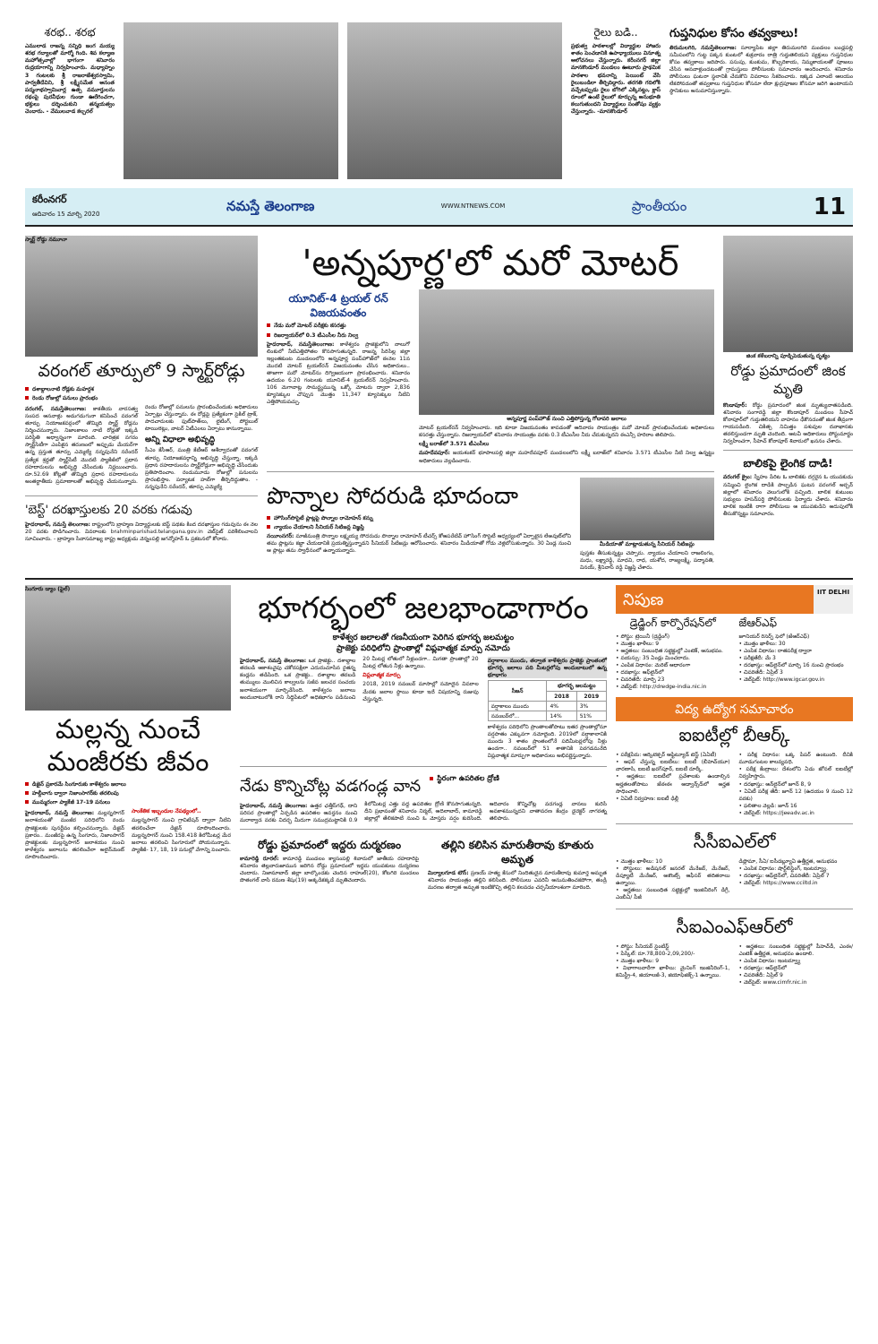శరభ.. శరభ
ఎములాడ రాజన్న సన్నిధి జంగ మయ్య శరభ గద్యాలతో మార్మో గింది. శివ కల్యాణ మహోత్సవాల్లో భాగంగా శనివారం రుద్రయాగాన్ని నిర్వహించారు. మధ్యాహ్నం 3 గంటలకు శ్రీ రాజరాజేశ్వరస్వామి, పార్వతీదేవిని, శ్రీ లక్ష్మీసమేత అనంత పద్మనాభస్వామివార్ల ఉత్స వమూర్తులను రథంపై పురవీధుల గుండా ఊరేగించగా, భక్తులు దర్శించుకుని తన్మయత్వం చెందారు. - వేములవాడ కల్చరల్
రైలు బడి..
ప్రభుత్వ పాఠశాలల్లో విద్యార్థుల హాజరు శాతం పెంచడానికి ఉపాధ్యాయులు వినూత్న ఆలోచనలు చేస్తున్నారు. కరీంనగర్ జిల్లా మానకొండూర్ మండలం ఊటూరు ప్రాథమిక పాఠశాల భవనాన్ని పెయింట్ వేసి రైలుబండిలా తీర్చిదిద్దారు. తరగతి గదిలోకి వచ్చేటప్పుడు రైలు బోగిలో ఎక్కినట్టు, క్లాస్ రూంలో ఉంటే రైలులో కూర్చున్న అనుభూతి కలుగుతుందని విద్యార్థులు సంతోషం వ్యక్తం చేస్తున్నారు. -మానకొండూర్
గుప్తనిధుల కోసం తవ్వకాలు!
తిరుమలగిరి, నమస్తేతెలంగాణ: సూర్యాపేట జిల్లా తిరుమలగిరి మండలం బండ్లపల్లి సమీపంలోని గుట్ట పక్కన కుంటలో శుక్రవారం రాత్రి గుర్తుతెలియని వ్యక్తులు గుప్తనిధుల కోసం తవ్వకాలు జరిపారు. పసుపు, కుంకుమ, కొబ్బరికాయ, నిమ్మకాయలతో పూజలు చేసిన ఆనవాళ్లుండటంతో గ్రామస్తులు పోలీసులకు సమాచారం అందించారు. శనివారం పోలీసులు ఘటనా స్థలానికి చేరుకొని వివరాలు సేకరించారు. ఇక్కడ ఎలాంటి ఆలయం లేకపోవడంతో తవ్వకాలు గుప్తనిధుల కోసమా లేదా క్షుద్రపూజల కోసమా జరిగి ఉంటాయని స్థానికులు అనుమానిస్తున్నారు.
కరీంనగర్
ఆదివారం 15 మార్చి 2020 నమస్తే తెలంగాణ WWW.NTNEWS.COM ప్రాంతీయం 11
స్మార్ట్ రోడ్డు నమూనా
వరంగల్ తూర్పులో 9 స్మార్ట్‌రోడ్లు
దశాబ్దాలనాటి రోడ్లకు మహర్దశ
రెండు రోజుల్లో పనులు ప్రారంభం
వరంగల్, నమస్తేతెలంగాణ: కాకతీయ వారసత్వ సంపద ఆనవాళ్లు అడుగడుగునా కనిపించే వరంగల్ తూర్పు నియోజకవర్గంలో తొమ్మిది స్మార్ట్ రోడ్లను నిర్మించనున్నారు. నిజాంకాలం నాటి రోడ్లతో ఇక్కడి పరిస్థితి అధ్వాన్నంగా మారింది. చారిత్రక నగరం స్మార్ట్‌సిటీగా ఎంపికైన తరుణంలో అప్పుడు మేయర్‌గా ఉన్న ప్రస్తుత తూర్పు ఎమ్మెల్యే నన్నపునేని నరేందర్ ప్రత్యేక శ్రద్ధతో స్మార్ట్‌సిటీ మొదటి ప్యాకేజీలో ప్రధాన రహదారులను అభివృద్ధి చేసేందుకు నిర్ణయించారు. రూ.52.69 కోట్లతో తొమ్మిది ప్రధాన రహదారులను అంతర్జాతీయ ప్రమాణాలతో అభివృద్ధి చేయనున్నారు. రెండు రోజుల్లో పనులను ప్రారంభించేందుకు అధికారులు ఏర్పాట్లు చేస్తున్నారు. ఈ రోడ్లపై ప్రత్యేకంగా సైకిల్ ట్రాక్, పాదచారులకు ఫుట్‌పాత్‌లు, లైటింగ్, పోర్టబుల్ టాయిలెట్లు, వాటర్ ఏటీఎంలు ఏర్పాటు కానున్నాయి.
అన్ని విధాలా అభివృద్ధి
సీఎం కేసీఆర్, మంత్రి కేటీఆర్ ఆశీర్వాదంతో వరంగల్ తూర్పు నియోజకవర్గాన్ని అభివృద్ధి చేస్తున్నా. ఇక్కడి ప్రధాన రహదారులను స్మార్ట్‌రోడ్లుగా అభివృద్ధి చేసేందుకు ప్రతిపాదించాం. రెండుమూడు రోజుల్లో పనులను ప్రారంభిస్తాం. పర్యాటక హబ్‌గా తీర్చిదిద్దుతాం. - నన్నపునేని నరేందర్, తూర్పు ఎమ్మెల్యే
'బెస్ట్' దరఖాస్తులకు 20 వరకు గడువు
హైదరాబాద్, నమస్తే తెలంగాణ: రాష్ట్రంలోని బ్రాహ్మణ విద్యార్థులకు బెస్ట్ పథకం కింద దరఖాస్తుల గడువును ఈ నెల 20 వరకు పొడిగించారు. వివరాలకు brahminparishad.telangana.gov.in వెబ్‌సైట్ పరిశీలించాలని సూచించారు. - బ్రాహ్మణ సేవాసమాఖ్య రాష్ట్ర అధ్యక్షుడు వెన్నంపల్లి జగన్మోహన్ ఓ ప్రకటనలో కోరారు.
'అన్నపూర్ణ'లో మరో మోటర్
యూనిట్-4 ట్రయల్ రన్
విజయవంతం
నేడు మరో మోటర్ పరీక్షకు కసరత్తు
రిజర్వాయర్‌లో 0.3 టీఎంసీల నీరు నిల్వ
హైదరాబాద్, నమస్తేతెలంగాణ: కాళేశ్వరం ప్రాజెక్టులోని నాలుగో లింకులో నీటిఎత్తిపోతల కొనసాగుతున్నది. రాజన్న సిరిసిల్ల జిల్లా ఇల్లంతకుంట మండలంలోని అన్నపూర్ణ పంప్‌హౌజ్‌లో ఈనెల 11న మొదటి మోటర్ ట్రయల్‌రన్ విజయవంతం చేసిన అధికారులు.. తాజాగా మరో మోటర్‌ను దిగ్విజయంగా ప్రారంభించారు. శనివారం ఉదయం 6.20 గంటలకు యూనిట్-4 ట్రయల్‌రన్ నిర్వహించారు. 106 మెగావాట్ల సామర్థ్యమున్న ఒక్కో మోటరు ద్వారా 2,836 క్యూసెక్కుల చొప్పున మొత్తం 11,347 క్యూసెక్కుల నీటిని ఎత్తిపోయవచ్చు.
అన్నపూర్ణ పంప్‌హౌజ్ నుంచి ఎత్తిపోస్తున్న గోదావరి జలాలు
మోటర్ ట్రయల్‌రన్ నిర్వహించారు. ఇది కూడా విజయవంతం కావడంతో ఆదివారం సాయంత్రం మరో మోటర్ ప్రారంభించేందుకు అధికారులు కసరత్తు చేస్తున్నారు. రిజర్వాయర్‌లో శనివారం సాయంత్రం వరకు 0.3 టీఎంసీల నీరు చేరుకున్నదని ఈఎన్సీ హరిరాం తెలిపారు.
లక్ష్మీ బరాజ్‌లో 3.571 టీఎంసీలు
మహదేవపూర్: జయశంకర్ భూపాలపల్లి జిల్లా మహదేవపూర్ మండలంలోని లక్ష్మీ బరాజ్‌లో శనివారం 3.571 టీఎంసీల నీటి నిల్వ ఉన్నట్టు అధికారులు వెల్లడించారు.
పొన్నాల సోదరుడి భూదందా
హౌసింగ్‌సొసైటీ ప్లాట్లపై పొన్నాల రామోహన్ కన్ను
న్యాయం చేయాలని సీనియర్ సిటిజన్ల విజ్ఞప్తి
నయీంనగర్: మాజీమంత్రి పొన్నాల లక్ష్మయ్య సోదరుడు పొన్నాల రామోహన్ టీచర్స్ కోఆపరేటివ్ హౌసింగ్ సొసైటీ ఆధ్వర్యంలో ఏర్పాటైన లేఅవుట్‌లోని తమ ప్లాట్లను కబ్జా చేయడానికి ప్రయత్నిస్తున్నాడని సీనియర్ సిటిజన్లు ఆరోపించారు. శనివారం మీడియాతో గోడు వెళ్లబోసుకున్నారు. 30 ఏండ్ల నుంచి ఆ ప్లాట్లు తమ స్వాధీనంలో ఉన్నాయన్నారు.
మీడియాతో మాట్లాడుతున్న సీనియర్ సిటిజన్లు
పుస్తకం తీసుకున్నట్టు చెప్పారు. న్యాయం చేయాలని రాజలింగం, మధు, లక్ష్మారెడ్డి, మాధవి, రాధ, యశోద, రాజ్యలక్ష్మి, పద్మావతి, వినయ్, శ్రీనివాస్ రెడ్డి విజ్ఞప్తి చేశారు.
జింక కళేబరాన్ని పూడ్చిపెడుతున్న దృశ్యం
రోడ్డు ప్రమాదంలో జింక మృతి
కొండాపూర్: రోడ్డు ప్రమాదంలో జింక మృత్యువాతపడింది. శనివారం సంగారెడ్డి జిల్లా కొండాపూర్ మండలం సీహెచ్ కోనాపూర్‌లో గుర్తుతెలియని వాహనం ఢీకొనడంతో జింక తీవ్రంగా గాయపడింది. చికిత్స నిమిత్తం పశువుల దవాఖానకు తరలిస్తుండగా మృతి చెందింది. అటవీ అధికారులు పోస్టుమార్టం నిర్వహించగా, సీహెచ్ కోనాపూర్ శివారులో ఖననం చేశారు.
బాలికపై లైంగిక దాడి!
వరంగల్ క్రైం: స్నేహం పేరిట ఓ బాలికకు దగ్గరైన ఓ యువకుడు నమ్మించి లైంగిక దాడికి పాల్పడిన ఘటన వరంగల్ అర్బన్ జిల్లాలో శనివారం వెలుగులోకి వచ్చింది. బాలిక కుటుంబ సభ్యులు హసన్‌పర్తి పోలీసులకు ఫిర్యాదు చేశారు. శనివారం బాలిక ఇంటికి రాగా పోలీసులు ఆ యువకుడిని అదుపులోకి తీసుకొన్నట్టు సమాచారం.
సింగూరు డ్యాం (ఫైల్)
మల్లన్న నుంచే
మంజీరకు జీవం
డిజైన్ ప్రకారమే సింగూరుకు కాళేశ్వరం జలాలు
హల్దీవాగు ద్వారా నిజాంసాగర్‌కు తరలింపు
ముమ్మరంగా ప్యాకేజీ 17-19 పనులు
హైదరాబాద్, నమస్తే తెలంగాణ: మల్లన్నసాగర్ జలాశయంతో మంజీర పరిధిలోని రెండు ప్రాజెక్టులకు పునర్జీవం కల్పించనున్నారు. డిజైన్ ప్రకారం.. మంజీరపై ఉన్న సింగూరు, నిజాంసాగర్ ప్రాజెక్టులకు మల్లన్నసాగర్ జలాశయం నుంచి కాళేశ్వరం జలాలను తరలించేలా అలైన్‌మెంట్ రూపొందించారు.
సాంకేతిక ఇబ్బందుల నేపథ్యంలో..
మల్లన్నసాగర్ నుంచి గ్రావిటేషన్ ద్వారా నీటిని తరలించేలా డిజైన్ రూపొందించారు. మల్లన్నసాగర్ నుంచి 158.418 కిలోమీటర్ల మేర జలాలు తరలించి సింగూరులో పోయనున్నారు. ప్యాకేజీ- 17, 18, 19 పనుల్లో వేగాన్ని పెంచారు.
భూగర్భంలో జలభాండాగారం
కాళేశ్వర జలాలతో గణనీయంగా పెరిగిన భూగర్భ జలమట్టం
ప్రాజెక్టు పరిధిలోని ప్రాంతాల్లో విప్లవాత్మక మార్పు నమోదు
హైదరాబాద్, నమస్తే తెలంగాణ: ఒక ప్రాజెక్టు.. దశాబ్దాల తరబడి ఆకాశంవైపు చకోరపక్షిలా ఎదురుచూసిన రైతన్న కండ్లను తడిపింది. ఒక ప్రాజెక్టు.. దశాబ్దాల తరబడి తుమ్ములు మొలిచిన కాల్వలను సజీవ జలచర సంచయ జలాశయంగా మార్చివేసింది. కాళేశ్వరం జలాలు అందుబాటులోకి రాని సిద్దిపేటలో అధికభాగం పడినుంచి 20 మీటర్ల లోతులో నీళ్లుండగా.. మిగతా ప్రాంతాల్లో 20 మీటర్ల లోతున నీళ్లు ఉన్నాయి.
విప్లవాత్మక మార్పు
2018, 2019 నవంబర్ మాసాల్లో నమోదైన వివరాల మేరకు జలాల స్థాయి కూడా ఇదే విషయాన్ని రుజువు చేస్తున్నది.
వర్షాకాలం ముందు, తర్వాత కాళేశ్వరం ప్రాజెక్టు ప్రాంతంలో భూగర్భ జలాలు పది మీటర్లలోపు అందుబాటులో ఉన్న భూభాగం
| సీజన్ | భూగర్భ జలమట్టం | |
| --- | --- | --- |
| | 2018 | 2019 |
| వర్షాకాలం ముందు | 4% | 3% |
| నవంబర్‌లో... | 14% | 51% |
కాళేశ్వరం పరిధిలోని ప్రాంతాలతోపాటు ఇతర ప్రాంతాల్లోనూ వర్షపాతం ఎక్కువగా నమోదైంది. 2019లో వర్షాకాలానికి ముందు 3 శాతం ప్రాంతంలోనే పదిమీటర్లలోపు నీళ్లు ఉండగా.. నవంబర్‌లో 51 శాతానికి పెరగడమనేది విప్లవాత్మక మార్పుగా అధికారులు అభివర్ణిస్తున్నారు.
నేడు కొన్నిచోట్ల వడగండ్ల వాన
స్థిరంగా ఉపరితల ద్రోణి
హైదరాబాద్, నమస్తే తెలంగాణ: ఉత్తర ఛత్తీస్‌గఢ్, దాని పరిసర ప్రాంతాల్లో ఏర్పడిన ఉపరితల ఆవర్తనం నుంచి మరాఠ్వాడ వరకు విదర్భ మీదుగా సముద్రమట్టానికి 0.9 కిలోమీటర్ల ఎత్తు వద్ద ఉపరితల ద్రోణి కొనసాగుతున్నది. దీని ప్రభావంతో శనివారం నిర్మల్, ఆదిలాబాద్, కామారెడ్డి జిల్లాల్లో తేలికపాటి నుంచి ఓ మోస్తరు వర్షం కురిసింది. ఆదివారం కొన్నిచోట్ల వడగండ్ల వానలు కురిసే అవకాశమున్నదని వాతావరణ కేంద్రం డైరెక్టర్ నాగరత్న తెలిపారు.
రోడ్డు ప్రమాదంలో ఇద్దరు దుర్మరణం
కామారెడ్డి రూరల్: కామారెడ్డి మండలం క్యాసంపల్లి శివారులో జాతీయ రహదారిపై శనివారం తెల్లవారుజామున జరిగిన రోడ్డు ప్రమాదంలో ఇద్దరు యువకులు దుర్మరణం చెందారు. నిజామాబాద్ జిల్లా బాల్కొండకు చెందిన రాహుల్(20), కోటగిరి మండలం పొతంగల్ వాసి రమణ శేషు(19) అక్కడికక్కడే మృతిచెందారు.
తల్లిని కలిసిన మారుతీరావు కూతురు అమృత
మిర్యాలగూడ టౌన్: ప్రణయ్ హత్య కేసులో నిందితుడైన మారుతీరావు కుమార్తె అమృత శనివారం సాయంత్రం తల్లిని కలిసింది. పోలీసులు ఎవరినీ అనుమతించకపోగా, తండ్రి మరణం తర్వాత అమృత ఇంటికొచ్చి తల్లిని కలవడం చర్చనీయాంశంగా మారింది.
నిపుణ
IIT DELHI
డ్రెడ్జింగ్ కార్పొరేషన్‌లో
• పోస్టు: ట్రెయినీ (డ్రెడ్జింగ్)
• మొత్తం ఖాళీలు: 9
• అర్హతలు: సంబంధిత సబ్జెక్టుల్లో ఎంటెక్, అనుభవం.
• వయస్సు: 35 ఏండ్లు మించరాదు.
• ఎంపిక విధానం: మెరిట్ ఆధారంగా
• దరఖాస్తు: ఆఫ్‌లైన్‌లో
• చివరితేదీ: మార్చి 23
• వెబ్‌సైట్: http://dredge-india.nic.in
జేఆర్‌ఎఫ్
జూనియర్ రిసెర్చ్ ఫెలో (జేఆర్‌ఎఫ్)
• మొత్తం ఖాళీలు: 30
• ఎంపిక విధానం: రాతపరీక్ష ద్వారా
• పరీక్షతేదీ: మే 3
• దరఖాస్తు: ఆఫ్‌లైన్‌లో మార్చి 16 నుంచి ప్రారంభం
• చివరితేదీ: ఏప్రిల్ 3
• వెబ్‌సైట్: http://www.igcar.gov.in
విద్య ఉద్యోగ సమాచారం
ఐఐటీల్లో బీఆర్క్
• పరీక్షపేరు: ఆర్కిటెక్చర్ ఆప్టిట్యూడ్ టెస్ట్ (ఏఏటీ)
• ఆఫర్ చేస్తున్న ఐఐటీలు: ఐఐటీ (బీహెచ్‌యూ) వారణాసి, ఐఐటీ ఖరగ్‌పూర్, ఐఐటీ రూర్కీ.
• అర్హతలు: ఐఐటీలో ప్రవేశాలకు ఉండాల్సిన అర్హతలతోపాటు జేఈఈ అడ్వాన్స్‌డ్‌లో అర్హత సాధించాలి.
• ఏఏటీ నిర్వహణ: ఐఐటీ ఢిల్లీ
• పరీక్ష విధానం: ఒక్క పేపర్ ఉంటుంది. దీనికి మూడుగంటల కాలవ్యవధి.
• పరీక్ష కేంద్రాలు: దేశంలోని ఏడు జోనల్ ఐఐటీల్లో నిర్వహిస్తారు.
• దరఖాస్తు: ఆన్‌లైన్‌లో జూన్ 8, 9
• ఏఏటీ పరీక్ష తేదీ: జూన్ 12 (ఉదయం 9 నుంచి 12 వరకు)
• ఫలితాల వెల్లడి: జూన్ 16
• వెబ్‌సైట్: https://jeeadv.ac.in
సీసీఐఎల్‌లో
• మొత్తం ఖాళీలు: 10
• పోస్టులు: అడిషనల్ జనరల్ మేనేజర్, మేనేజర్, డిప్యూటీ మేనేజర్, అకౌంట్స్ ఆఫీసర్ తదితరాలు ఉన్నాయి.
• అర్హతలు: సంబంధిత సబ్జెక్టుల్లో ఇంజినీరింగ్ డిగ్రీ, ఎంబీఏ/ పీజీ
డిప్లొమా, సీఏ/ ఐసీడబ్ల్యూఏ ఉత్తీర్ణత, అనుభవం
• ఎంపిక విధానం: షార్ట్‌లిస్టింగ్, ఇంటర్వ్యూ.
• దరఖాస్తు: ఆఫ్‌లైన్‌లో, చివరితేదీ: ఏప్రిల్ 7
• వెబ్‌సైట్: https://www.cciltd.in
సీఐఎంఎఫ్‌ఆర్‌లో
• పోస్టు: సీనియర్ సైంటిస్ట్
• పేస్కేల్: రూ.78,800-2,09,200/-
• మొత్తం ఖాళీలు: 9
• విభాగాలవారీగా ఖాళీలు: మైనింగ్ ఇంజినీరింగ్-1, కెమిస్ట్రీ-4, జియాలజీ-3, జియోఫిజిక్స్-1 ఉన్నాయి.
• అర్హతలు: సంబంధిత సబ్జెక్టుల్లో పీహెచ్‌డీ, ఎంఈ/ఎంటెక్ ఉత్తీర్ణత, అనుభవం ఉండాలి.
• ఎంపిక విధానం: ఇంటర్వ్యూ
• దరఖాస్తు: ఆఫ్‌లైన్‌లో
• చివరితేదీ: ఏప్రిల్ 9
• వెబ్‌సైట్: www.cimfr.nic.in